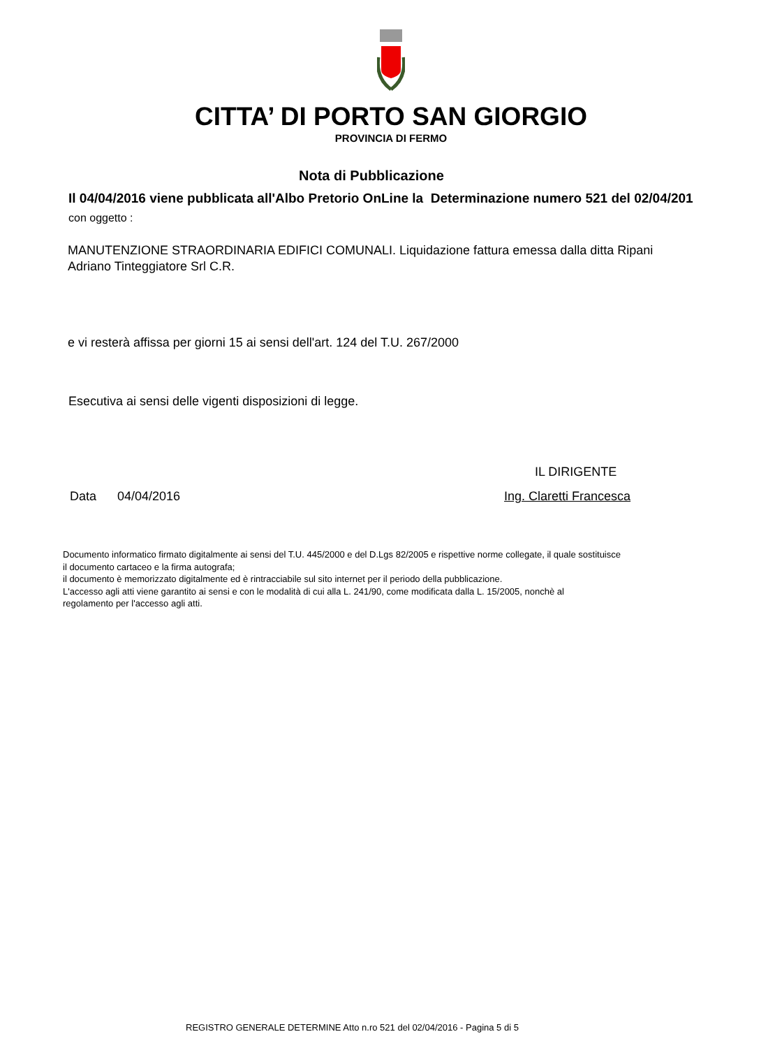CITTA’ DI PORTO SAN GIORGIO
PROVINCIA DI FERMO
Nota di Pubblicazione
Il 04/04/2016 viene pubblicata all'Albo Pretorio OnLine la Determinazione numero 521 del 02/04/201
con oggetto :
MANUTENZIONE STRAORDINARIA EDIFICI COMUNALI. Liquidazione fattura emessa dalla ditta Ripani
Adriano Tinteggiatore Srl C.R.
e vi resterà affissa per giorni 15 ai sensi dell'art. 124 del T.U. 267/2000
Esecutiva ai sensi delle vigenti disposizioni di legge.
IL DIRIGENTE
Data 04/04/2016 Ing. Claretti Francesca
Documento informatico firmato digitalmente ai sensi del T.U. 445/2000 e del D.Lgs 82/2005 e rispettive norme collegate, il quale sostituisce
il documento cartaceo e la firma autografa;
il documento è memorizzato digitalmente ed è rintracciabile sul sito internet per il periodo della pubblicazione.
L'accesso agli atti viene garantito ai sensi e con le modalità di cui alla L. 241/90, come modificata dalla L. 15/2005, nonchè al
regolamento per l'accesso agli atti.
REGISTRO GENERALE DETERMINE Atto n.ro 521 del 02/04/2016 - Pagina 5 di 5